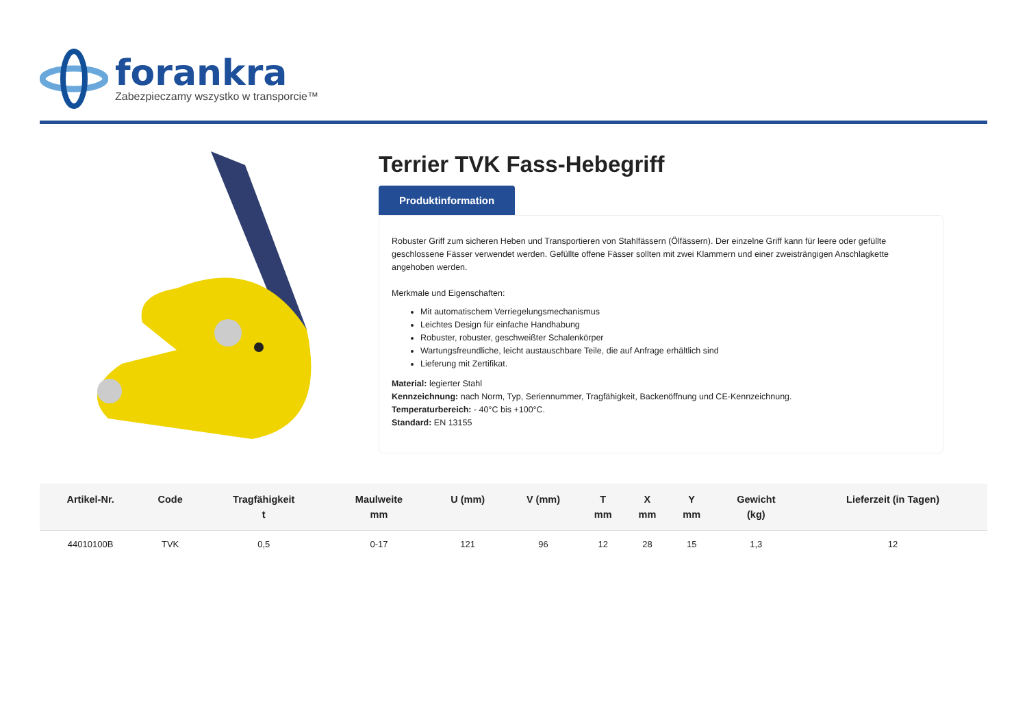forankra
Zabezpieczamy wszystko w transporcie™
Terrier TVK Fass-Hebegriff
Produktinformation
Robuster Griff zum sicheren Heben und Transportieren von Stahlfässern (Ölfässern). Der einzelne Griff kann für leere oder gefüllte geschlossene Fässer verwendet werden. Gefüllte offene Fässer sollten mit zwei Klammern und einer zweisträngigen Anschlagkette angehoben werden.
Merkmale und Eigenschaften:
Mit automatischem Verriegelungsmechanismus
Leichtes Design für einfache Handhabung
Robuster, robuster, geschweißter Schalenkörper
Wartungsfreundliche, leicht austauschbare Teile, die auf Anfrage erhältlich sind
Lieferung mit Zertifikat.
Material: legierter Stahl
Kennzeichnung: nach Norm, Typ, Seriennummer, Tragfähigkeit, Backenöffnung und CE-Kennzeichnung.
Temperaturbereich: - 40°C bis +100°C.
Standard: EN 13155
| Artikel-Nr. | Code | Tragfähigkeit t | Maulweite mm | U (mm) | V (mm) | T mm | X mm | Y mm | Gewicht (kg) | Lieferzeit (in Tagen) |
| --- | --- | --- | --- | --- | --- | --- | --- | --- | --- | --- |
| 44010100B | TVK | 0,5 | 0-17 | 121 | 96 | 12 | 28 | 15 | 1,3 | 12 |